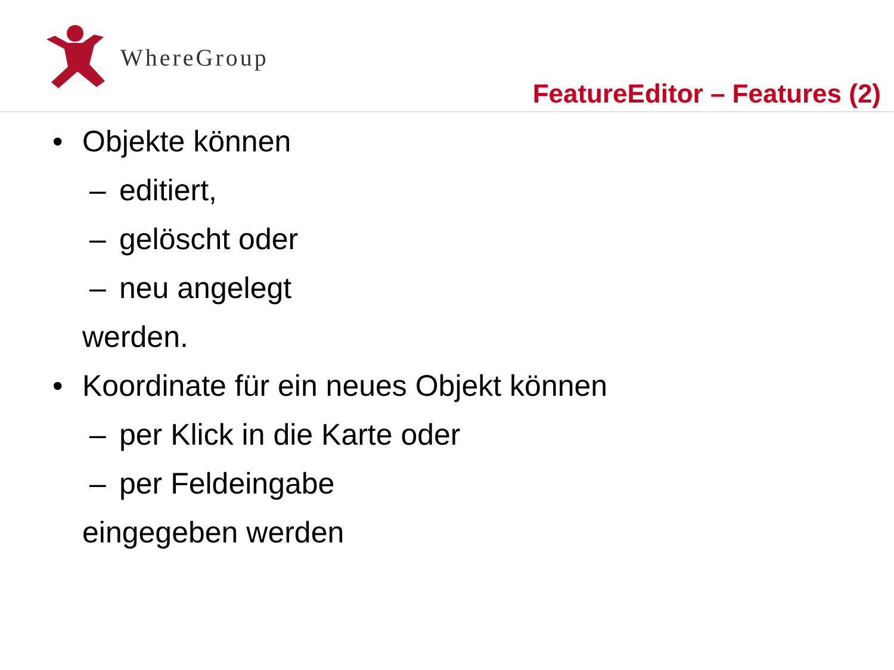WhereGroup
FeatureEditor – Features (2)
• Objekte können
– editiert,
– gelöscht oder
– neu angelegt
werden.
• Koordinate für ein neues Objekt können
– per Klick in die Karte oder
– per Feldeingabe
eingegeben werden